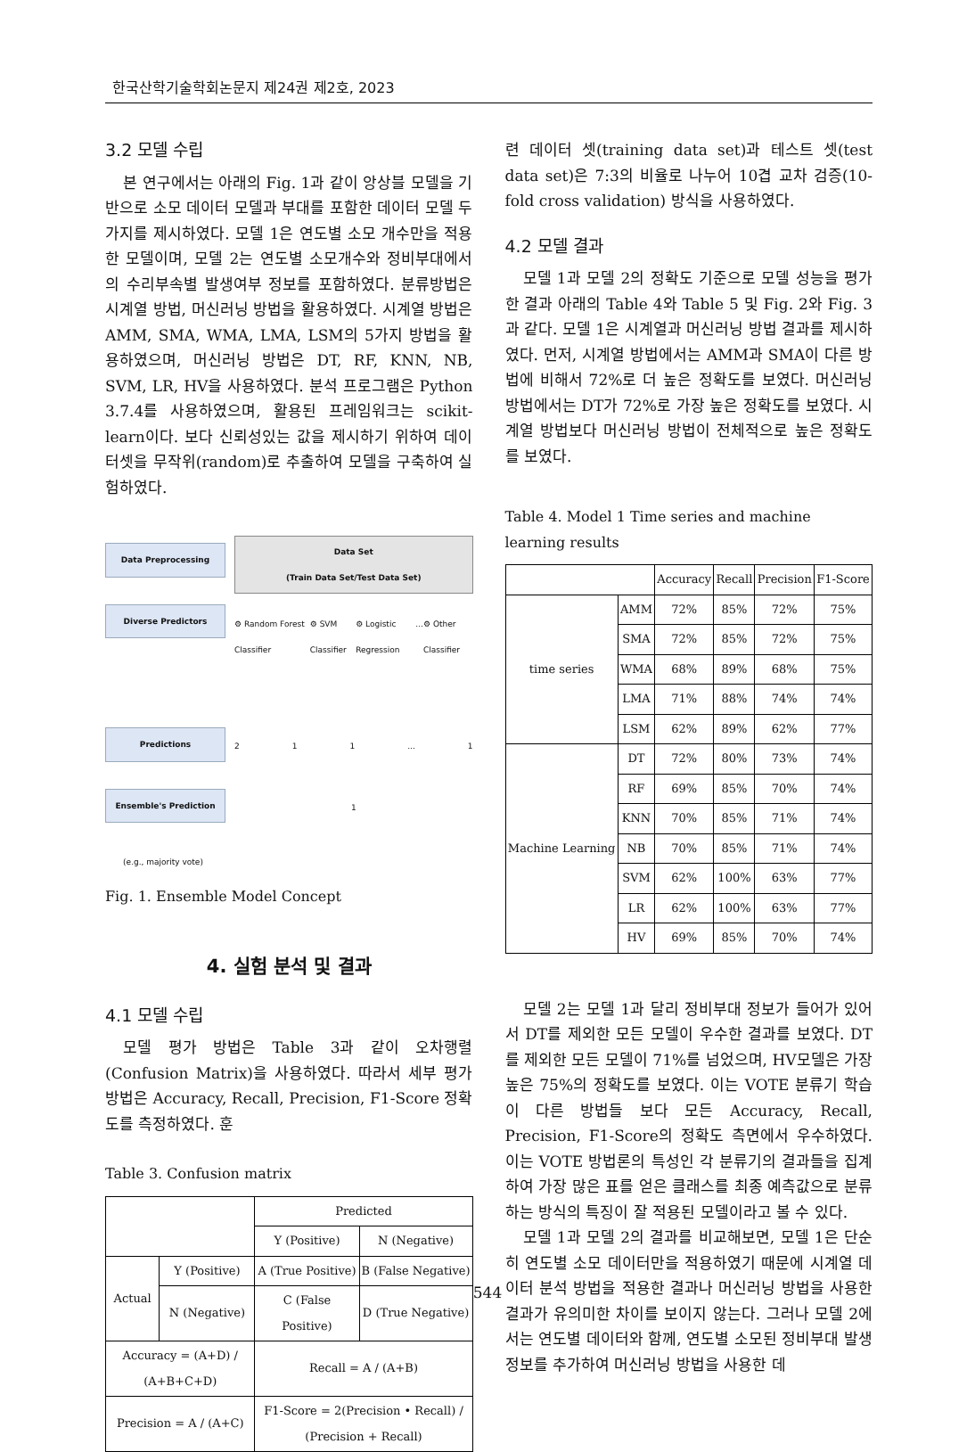한국산학기술학회논문지 제24권 제2호, 2023
3.2 모델 수립
본 연구에서는 아래의 Fig. 1과 같이 앙상블 모델을 기반으로 소모 데이터 모델과 부대를 포함한 데이터 모델 두가지를 제시하였다. 모델 1은 연도별 소모 개수만을 적용한 모델이며, 모델 2는 연도별 소모개수와 정비부대에서의 수리부속별 발생여부 정보를 포함하였다. 분류방법은 시계열 방법, 머신러닝 방법을 활용하였다. 시계열 방법은 AMM, SMA, WMA, LMA, LSM의 5가지 방법을 활용하였으며, 머신러닝 방법은 DT, RF, KNN, NB, SVM, LR, HV을 사용하였다. 분석 프로그램은 Python 3.7.4를 사용하였으며, 활용된 프레임워크는 scikit-learn이다. 보다 신뢰성있는 값을 제시하기 위하여 데이터셋을 무작위(random)로 추출하여 모델을 구축하여 실험하였다.
Data Preprocessing
Diverse Predictors
Predictions
Ensemble's Prediction
(e.g., majority vote)
Data Set
(Train Data Set/Test Data Set)
⚙ Random Forest Classifier ⚙ SVM Classifier ⚙ Logistic Regression... ⚙ Other Classifier
2 1 1... 1
1
Fig. 1. Ensemble Model Concept
4. 실험 분석 및 결과
4.1 모델 수립
모델 평가 방법은 Table 3과 같이 오차행렬(Confusion Matrix)을 사용하였다. 따라서 세부 평가방법은 Accuracy, Recall, Precision, F1-Score 정확도를 측정하였다. 훈
Table 3. Confusion matrix
| | | Predicted | |
| --- | --- | --- | --- |
| | | Y (Positive) | N (Negative) |
| Actual | Y (Positive) | A (True Positive) | B (False Negative) |
| | N (Negative) | C (False Positive) | D (True Negative) |
| Accuracy = (A+D) / (A+B+C+D) | | Recall = A / (A+B) | |
| Precision = A / (A+C) | | F1-Score = 2(Precision • Recall) / (Precision + Recall) | |
련 데이터 셋(training data set)과 테스트 셋(test data set)은 7:3의 비율로 나누어 10겹 교차 검증(10-fold cross validation) 방식을 사용하였다.
4.2 모델 결과
모델 1과 모델 2의 정확도 기준으로 모델 성능을 평가한 결과 아래의 Table 4와 Table 5 및 Fig. 2와 Fig. 3과 같다. 모델 1은 시계열과 머신러닝 방법 결과를 제시하였다. 먼저, 시계열 방법에서는 AMM과 SMA이 다른 방법에 비해서 72%로 더 높은 정확도를 보였다. 머신러닝 방법에서는 DT가 72%로 가장 높은 정확도를 보였다. 시계열 방법보다 머신러닝 방법이 전체적으로 높은 정확도를 보였다.
Table 4. Model 1 Time series and machine learning results
| | | Accuracy | Recall | Precision | F1-Score |
| --- | --- | --- | --- | --- | --- |
| time series | AMM | 72% | 85% | 72% | 75% |
| | SMA | 72% | 85% | 72% | 75% |
| | WMA | 68% | 89% | 68% | 75% |
| | LMA | 71% | 88% | 74% | 74% |
| | LSM | 62% | 89% | 62% | 77% |
| Machine Learning | DT | 72% | 80% | 73% | 74% |
| | RF | 69% | 85% | 70% | 74% |
| | KNN | 70% | 85% | 71% | 74% |
| | NB | 70% | 85% | 71% | 74% |
| | SVM | 62% | 100% | 63% | 77% |
| | LR | 62% | 100% | 63% | 77% |
| | HV | 69% | 85% | 70% | 74% |
모델 2는 모델 1과 달리 정비부대 정보가 들어가 있어서 DT를 제외한 모든 모델이 우수한 결과를 보였다. DT를 제외한 모든 모델이 71%를 넘었으며, HV모델은 가장 높은 75%의 정확도를 보였다. 이는 VOTE 분류기 학습이 다른 방법들 보다 모든 Accuracy, Recall, Precision, F1-Score의 정확도 측면에서 우수하였다. 이는 VOTE 방법론의 특성인 각 분류기의 결과들을 집계하여 가장 많은 표를 얻은 클래스를 최종 예측값으로 분류하는 방식의 특징이 잘 적용된 모델이라고 볼 수 있다.
모델 1과 모델 2의 결과를 비교해보면, 모델 1은 단순히 연도별 소모 데이터만을 적용하였기 때문에 시계열 데이터 분석 방법을 적용한 결과나 머신러닝 방법을 사용한 결과가 유의미한 차이를 보이지 않는다. 그러나 모델 2에서는 연도별 데이터와 함께, 연도별 소모된 정비부대 발생 정보를 추가하여 머신러닝 방법을 사용한 데
544